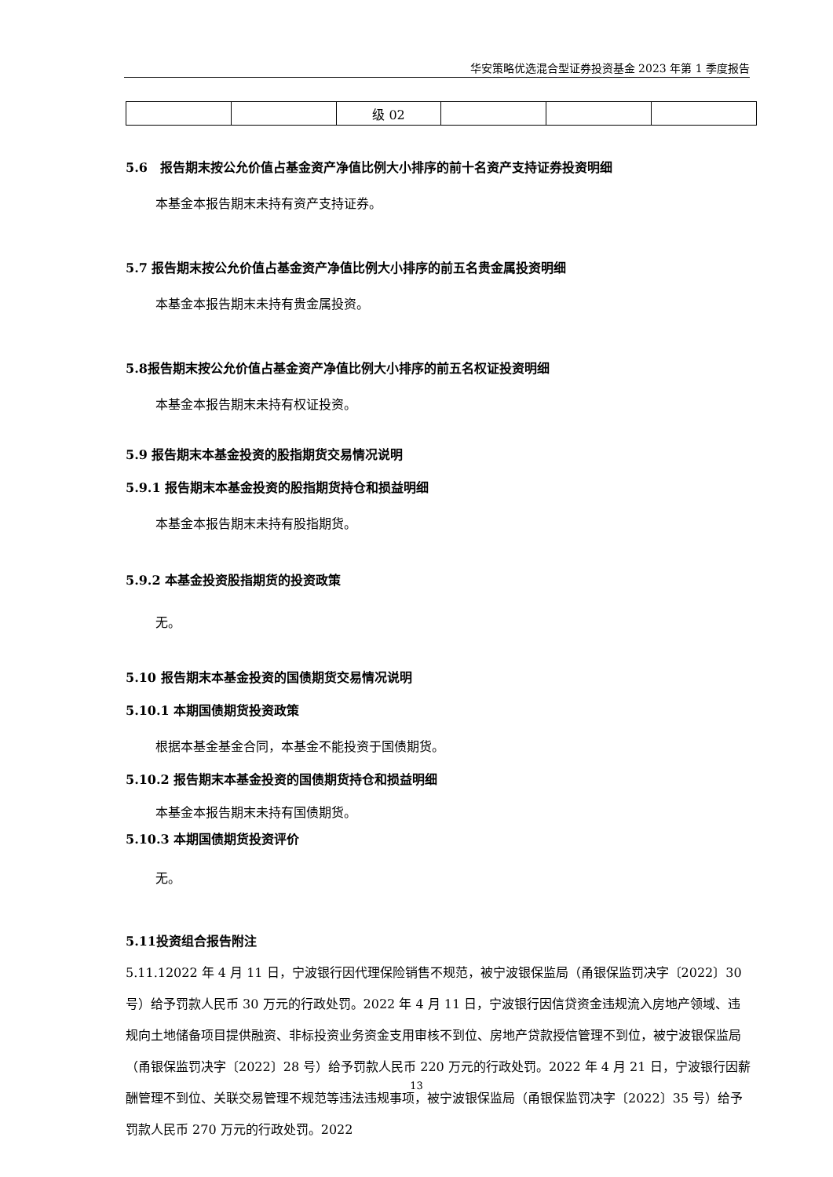华安策略优选混合型证券投资基金 2023 年第 1 季度报告
| | | 级 02 | | | |
5.6　报告期末按公允价值占基金资产净值比例大小排序的前十名资产支持证券投资明细
本基金本报告期末未持有资产支持证券。
5.7 报告期末按公允价值占基金资产净值比例大小排序的前五名贵金属投资明细
本基金本报告期末未持有贵金属投资。
5.8报告期末按公允价值占基金资产净值比例大小排序的前五名权证投资明细
本基金本报告期末未持有权证投资。
5.9 报告期末本基金投资的股指期货交易情况说明
5.9.1 报告期末本基金投资的股指期货持仓和损益明细
本基金本报告期末未持有股指期货。
5.9.2 本基金投资股指期货的投资政策
无。
5.10 报告期末本基金投资的国债期货交易情况说明
5.10.1 本期国债期货投资政策
根据本基金基金合同，本基金不能投资于国债期货。
5.10.2 报告期末本基金投资的国债期货持仓和损益明细
本基金本报告期末未持有国债期货。
5.10.3 本期国债期货投资评价
无。
5.11投资组合报告附注
5.11.12022 年 4 月 11 日，宁波银行因代理保险销售不规范，被宁波银保监局（甬银保监罚决字〔2022〕30 号）给予罚款人民币 30 万元的行政处罚。2022 年 4 月 11 日，宁波银行因信贷资金违规流入房地产领域、违规向土地储备项目提供融资、非标投资业务资金支用审核不到位、房地产贷款授信管理不到位，被宁波银保监局（甬银保监罚决字〔2022〕28 号）给予罚款人民币 220 万元的行政处罚。2022 年 4 月 21 日，宁波银行因薪酬管理不到位、关联交易管理不规范等违法违规事项，被宁波银保监局（甬银保监罚决字〔2022〕35 号）给予罚款人民币 270 万元的行政处罚。2022
13